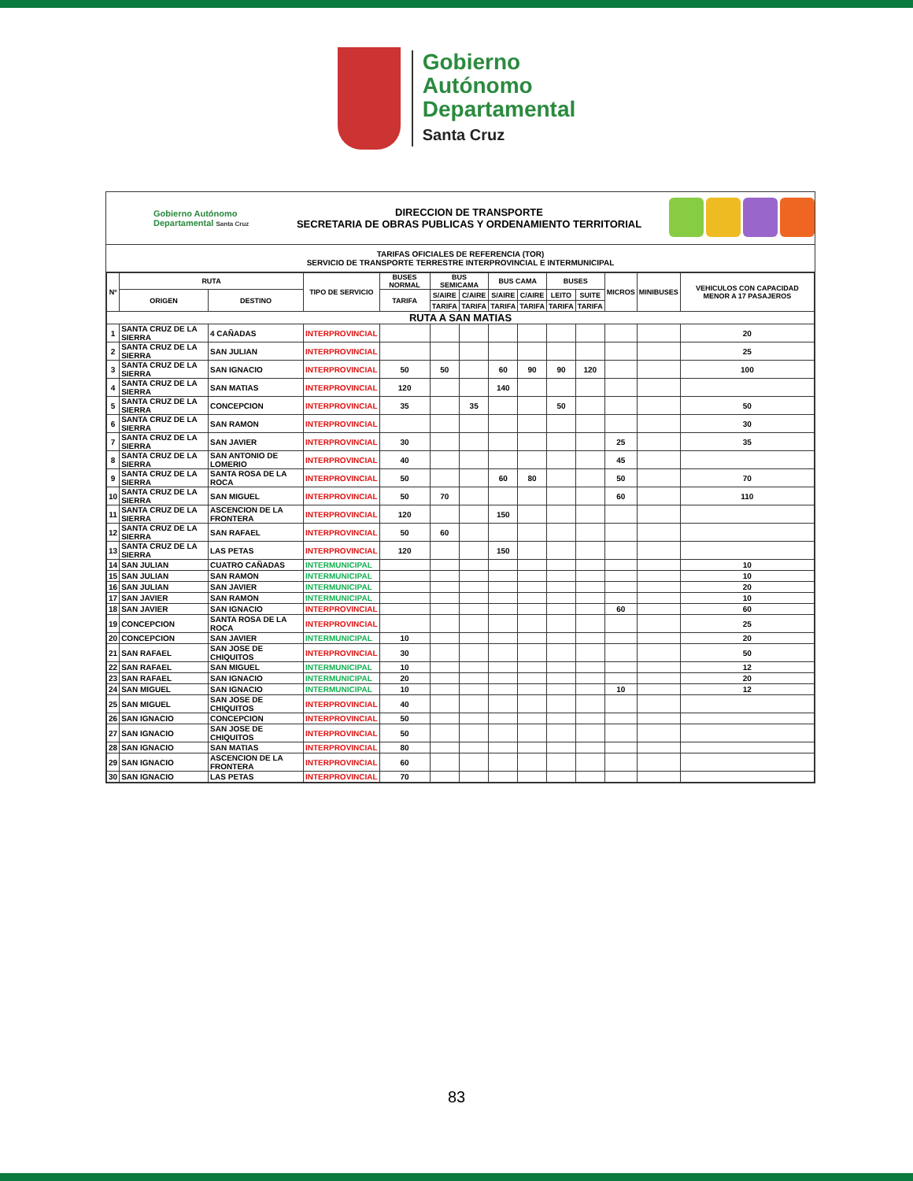Gobierno
Autónomo
Departamental
Santa Cruz
Gobierno Autónomo Departamental Santa Cruz
DIRECCION DE TRANSPORTE
SECRETARIA DE OBRAS PUBLICAS Y ORDENAMIENTO TERRITORIAL
TARIFAS OFICIALES DE REFERENCIA (TOR)
SERVICIO DE TRANSPORTE TERRESTRE INTERPROVINCIAL E INTERMUNICIPAL
| Nº | RUTA | | TIPO DE SERVICIO | BUSES NORMAL | BUS SEMICAMA | | BUS CAMA | | BUSES | | MICROS | MINIBUSES | VEHICULOS CON CAPACIDAD MENOR A 17 PASAJEROS |
| --- | --- | --- | --- | --- | --- | --- | --- | --- | --- | --- | --- | --- | --- |
| | ORIGEN | DESTINO | | TARIFA | S/AIRE | C/AIRE | S/AIRE | C/AIRE | LEITO | SUITE | | | |
| | | | | | TARIFA | TARIFA | TARIFA | TARIFA | TARIFA | TARIFA | | | |
| RUTA A SAN MATIAS | | | | | | | | | | | | | |
| 1 | SANTA CRUZ DE LA SIERRA | 4 CAÑADAS | INTERPROVINCIAL | | | | | | | | | | 20 |
| 2 | SANTA CRUZ DE LA SIERRA | SAN JULIAN | INTERPROVINCIAL | | | | | | | | | | 25 |
| 3 | SANTA CRUZ DE LA SIERRA | SAN IGNACIO | INTERPROVINCIAL | 50 | 50 | | 60 | 90 | 90 | 120 | | | 100 |
| 4 | SANTA CRUZ DE LA SIERRA | SAN MATIAS | INTERPROVINCIAL | 120 | | | 140 | | | | | | |
| 5 | SANTA CRUZ DE LA SIERRA | CONCEPCION | INTERPROVINCIAL | 35 | | 35 | | | 50 | | | | 50 |
| 6 | SANTA CRUZ DE LA SIERRA | SAN RAMON | INTERPROVINCIAL | | | | | | | | | | 30 |
| 7 | SANTA CRUZ DE LA SIERRA | SAN JAVIER | INTERPROVINCIAL | 30 | | | | | | | 25 | | 35 |
| 8 | SANTA CRUZ DE LA SIERRA | SAN ANTONIO DE LOMERIO | INTERPROVINCIAL | 40 | | | | | | | 45 | | |
| 9 | SANTA CRUZ DE LA SIERRA | SANTA ROSA DE LA ROCA | INTERPROVINCIAL | 50 | | | 60 | 80 | | | 50 | | 70 |
| 10 | SANTA CRUZ DE LA SIERRA | SAN MIGUEL | INTERPROVINCIAL | 50 | 70 | | | | | | 60 | | 110 |
| 11 | SANTA CRUZ DE LA SIERRA | ASCENCION DE LA FRONTERA | INTERPROVINCIAL | 120 | | | 150 | | | | | | |
| 12 | SANTA CRUZ DE LA SIERRA | SAN RAFAEL | INTERPROVINCIAL | 50 | 60 | | | | | | | | |
| 13 | SANTA CRUZ DE LA SIERRA | LAS PETAS | INTERPROVINCIAL | 120 | | | 150 | | | | | | |
| 14 | SAN JULIAN | CUATRO CAÑADAS | INTERMUNICIPAL | | | | | | | | | | 10 |
| 15 | SAN JULIAN | SAN RAMON | INTERMUNICIPAL | | | | | | | | | | 10 |
| 16 | SAN JULIAN | SAN JAVIER | INTERMUNICIPAL | | | | | | | | | | 20 |
| 17 | SAN JAVIER | SAN RAMON | INTERMUNICIPAL | | | | | | | | | | 10 |
| 18 | SAN JAVIER | SAN IGNACIO | INTERPROVINCIAL | | | | | | | | 60 | | 60 |
| 19 | CONCEPCION | SANTA ROSA DE LA ROCA | INTERPROVINCIAL | | | | | | | | | | 25 |
| 20 | CONCEPCION | SAN JAVIER | INTERMUNICIPAL | 10 | | | | | | | | | 20 |
| 21 | SAN RAFAEL | SAN JOSE DE CHIQUITOS | INTERPROVINCIAL | 30 | | | | | | | | | 50 |
| 22 | SAN RAFAEL | SAN MIGUEL | INTERMUNICIPAL | 10 | | | | | | | | | 12 |
| 23 | SAN RAFAEL | SAN IGNACIO | INTERMUNICIPAL | 20 | | | | | | | | | 20 |
| 24 | SAN MIGUEL | SAN IGNACIO | INTERMUNICIPAL | 10 | | | | | | | 10 | | 12 |
| 25 | SAN MIGUEL | SAN JOSE DE CHIQUITOS | INTERPROVINCIAL | 40 | | | | | | | | | |
| 26 | SAN IGNACIO | CONCEPCION | INTERPROVINCIAL | 50 | | | | | | | | | |
| 27 | SAN IGNACIO | SAN JOSE DE CHIQUITOS | INTERPROVINCIAL | 50 | | | | | | | | | |
| 28 | SAN IGNACIO | SAN MATIAS | INTERPROVINCIAL | 80 | | | | | | | | | |
| 29 | SAN IGNACIO | ASCENCION DE LA FRONTERA | INTERPROVINCIAL | 60 | | | | | | | | | |
| 30 | SAN IGNACIO | LAS PETAS | INTERPROVINCIAL | 70 | | | | | | | | | |
83